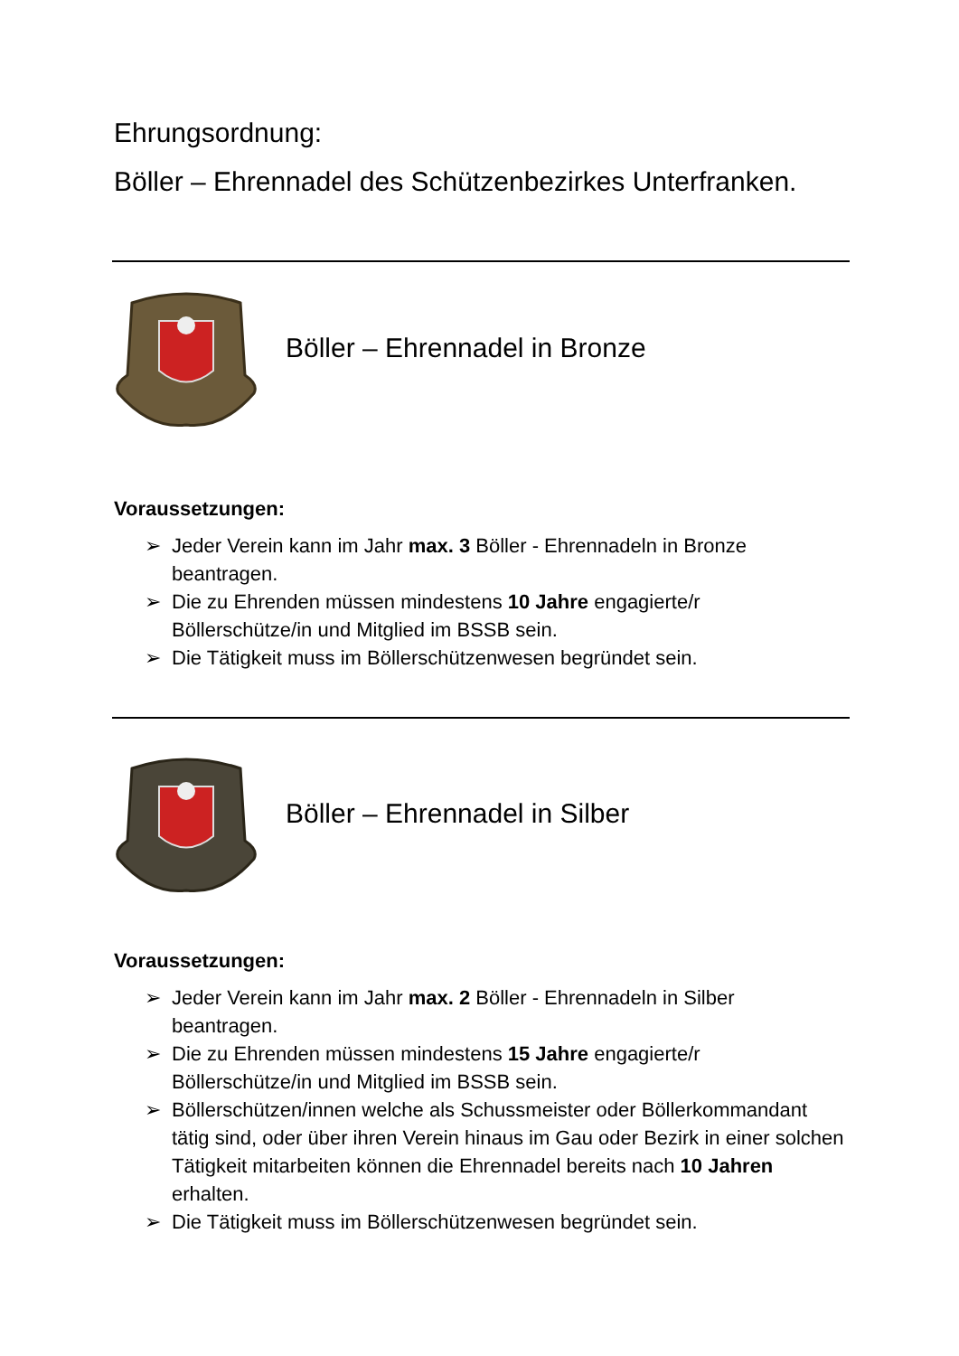Ehrungsordnung:
Böller – Ehrennadel des Schützenbezirkes Unterfranken.
Böller – Ehrennadel in Bronze
Voraussetzungen:
➢ Jeder Verein kann im Jahr max. 3 Böller - Ehrennadeln in Bronze beantragen.
➢ Die zu Ehrenden müssen mindestens 10 Jahre engagierte/r Böllerschütze/in und Mitglied im BSSB sein.
➢ Die Tätigkeit muss im Böllerschützenwesen begründet sein.
Böller – Ehrennadel in Silber
Voraussetzungen:
➢ Jeder Verein kann im Jahr max. 2 Böller - Ehrennadeln in Silber beantragen.
➢ Die zu Ehrenden müssen mindestens 15 Jahre engagierte/r Böllerschütze/in und Mitglied im BSSB sein.
➢ Böllerschützen/innen welche als Schussmeister oder Böllerkommandant tätig sind, oder über ihren Verein hinaus im Gau oder Bezirk in einer solchen Tätigkeit mitarbeiten können die Ehrennadel bereits nach 10 Jahren erhalten.
➢ Die Tätigkeit muss im Böllerschützenwesen begründet sein.